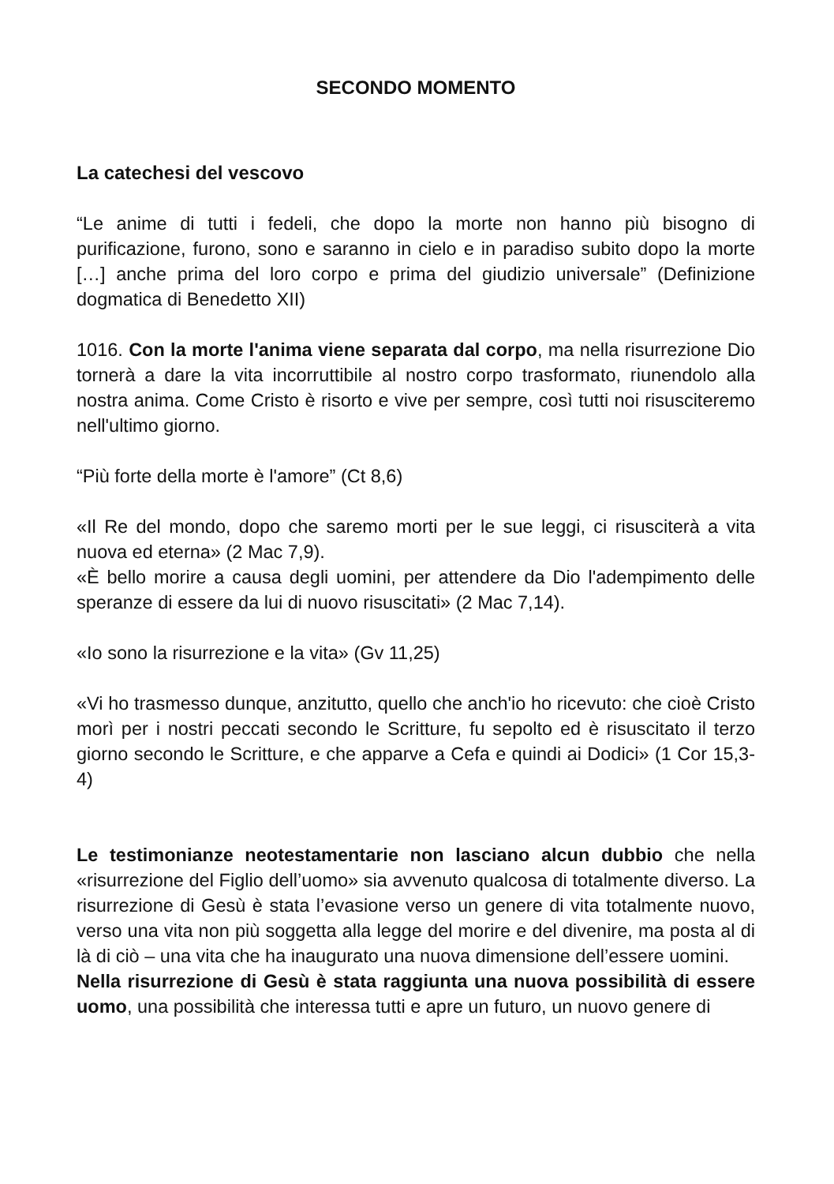SECONDO MOMENTO
La catechesi del vescovo
“Le anime di tutti i fedeli, che dopo la morte non hanno più bisogno di purificazione, furono, sono e saranno in cielo e in paradiso subito dopo la morte […] anche prima del loro corpo e prima del giudizio universale” (Definizione dogmatica di Benedetto XII)
1016. Con la morte l'anima viene separata dal corpo, ma nella risurrezione Dio tornerà a dare la vita incorruttibile al nostro corpo trasformato, riunendolo alla nostra anima. Come Cristo è risorto e vive per sempre, così tutti noi risusciteremo nell'ultimo giorno.
“Più forte della morte è l'amore” (Ct 8,6)
«Il Re del mondo, dopo che saremo morti per le sue leggi, ci risusciterà a vita nuova ed eterna» (2 Mac 7,9).
«È bello morire a causa degli uomini, per attendere da Dio l'adempimento delle speranze di essere da lui di nuovo risuscitati» (2 Mac 7,14).
«Io sono la risurrezione e la vita» (Gv 11,25)
«Vi ho trasmesso dunque, anzitutto, quello che anch'io ho ricevuto: che cioè Cristo morì per i nostri peccati secondo le Scritture, fu sepolto ed è risuscitato il terzo giorno secondo le Scritture, e che apparve a Cefa e quindi ai Dodici» (1 Cor 15,3-4)
Le testimonianze neotestamentarie non lasciano alcun dubbio che nella «risurrezione del Figlio dell’uomo» sia avvenuto qualcosa di totalmente diverso. La risurrezione di Gesù è stata l’evasione verso un genere di vita totalmente nuovo, verso una vita non più soggetta alla legge del morire e del divenire, ma posta al di là di ciò – una vita che ha inaugurato una nuova dimensione dell’essere uomini.
Nella risurrezione di Gesù è stata raggiunta una nuova possibilità di essere uomo, una possibilità che interessa tutti e apre un futuro, un nuovo genere di